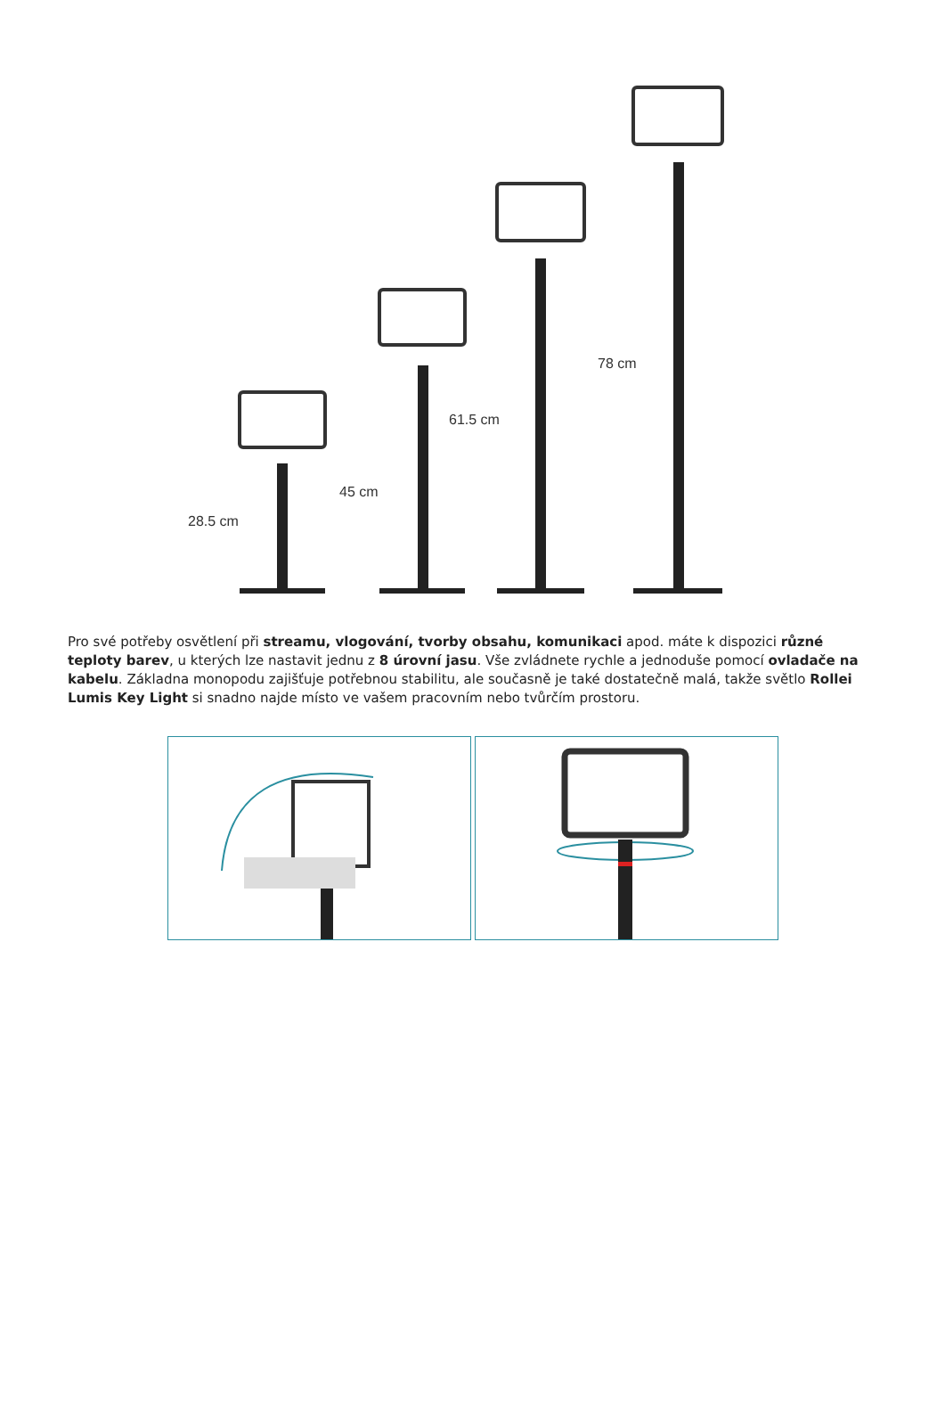28.5 cm
45 cm
61.5 cm
78 cm
Pro své potřeby osvětlení při streamu, vlogování, tvorby obsahu, komunikaci apod. máte k dispozici různé teploty barev, u kterých lze nastavit jednu z 8 úrovní jasu. Vše zvládnete rychle a jednoduše pomocí ovladače na kabelu. Základna monopodu zajišťuje potřebnou stabilitu, ale současně je také dostatečně malá, takže světlo Rollei Lumis Key Light si snadno najde místo ve vašem pracovním nebo tvůrčím prostoru.